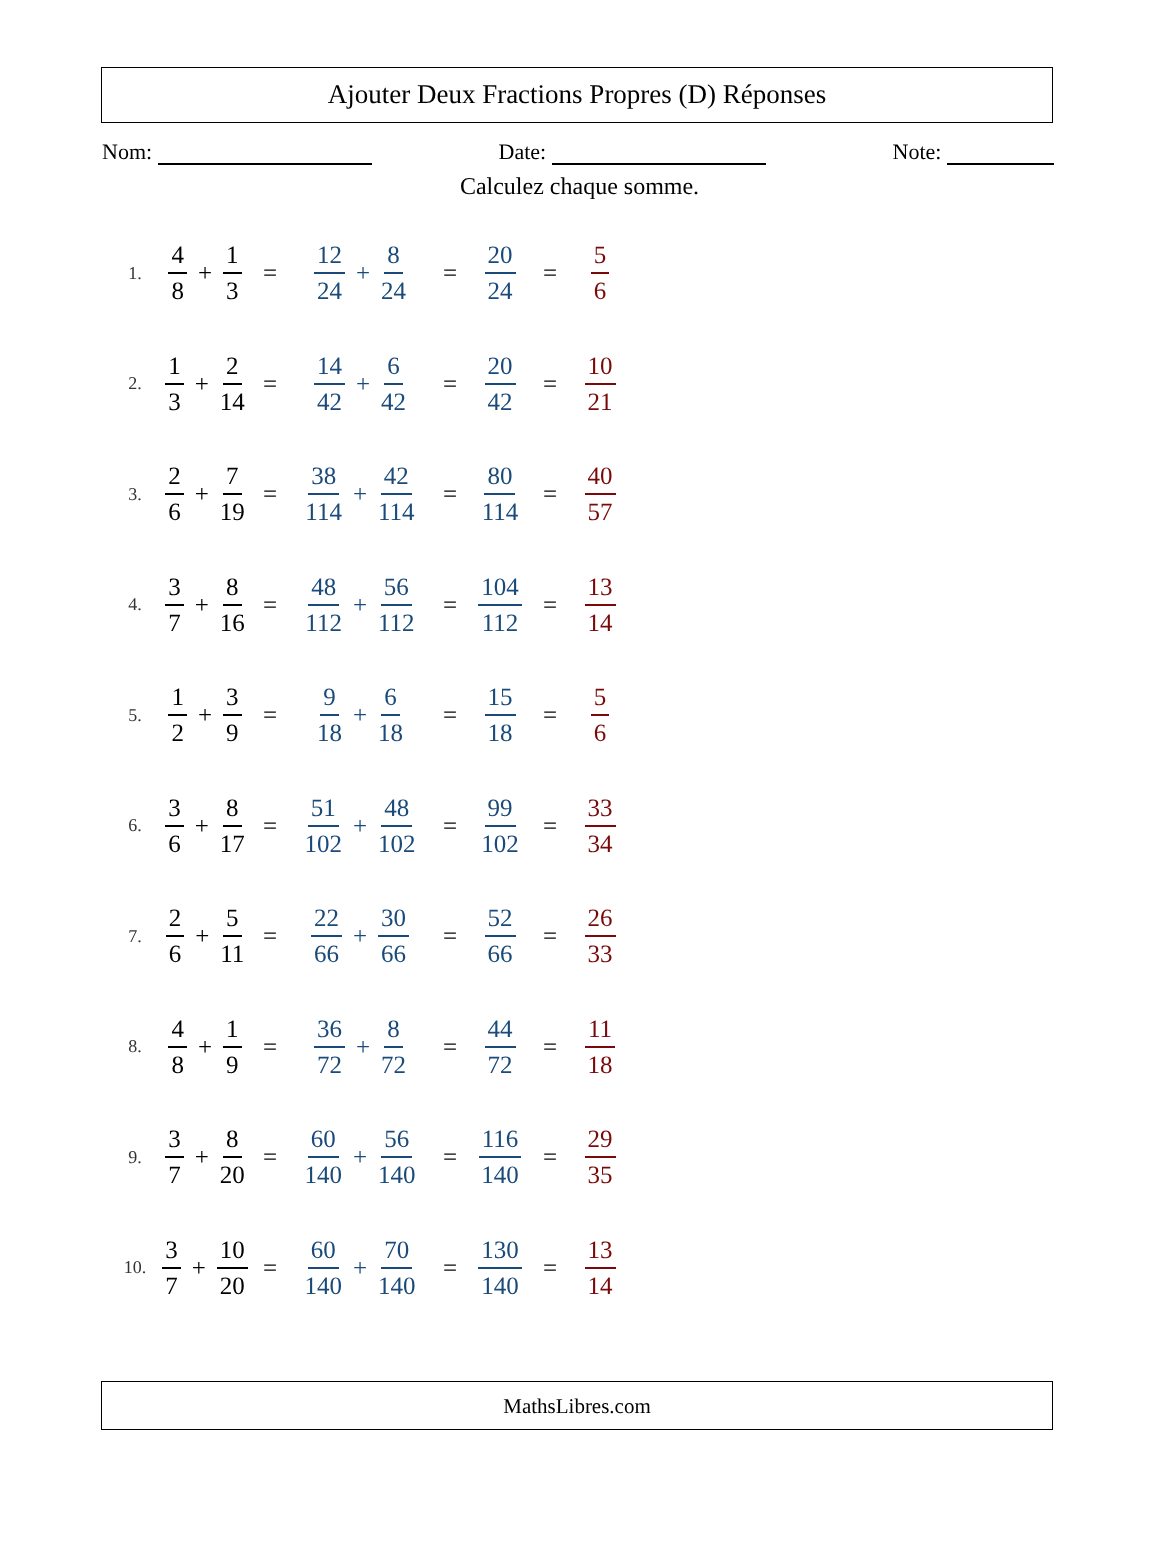Ajouter Deux Fractions Propres (D) Réponses
Nom: Date: Note:
Calculez chaque somme.
1. 4 8 + 1 3 = 12 24 + 8 24 = 20 24 = 5 6
2. 1 3 + 2 14 = 14 42 + 6 42 = 20 42 = 10 21
3. 2 6 + 7 19 = 38 114 + 42 114 = 80 114 = 40 57
4. 3 7 + 8 16 = 48 112 + 56 112 = 104 112 = 13 14
5. 1 2 + 3 9 = 9 18 + 6 18 = 15 18 = 5 6
6. 3 6 + 8 17 = 51 102 + 48 102 = 99 102 = 33 34
7. 2 6 + 5 11 = 22 66 + 30 66 = 52 66 = 26 33
8. 4 8 + 1 9 = 36 72 + 8 72 = 44 72 = 11 18
9. 3 7 + 8 20 = 60 140 + 56 140 = 116 140 = 29 35
10. 3 7 + 10 20 = 60 140 + 70 140 = 130 140 = 13 14
MathsLibres.com